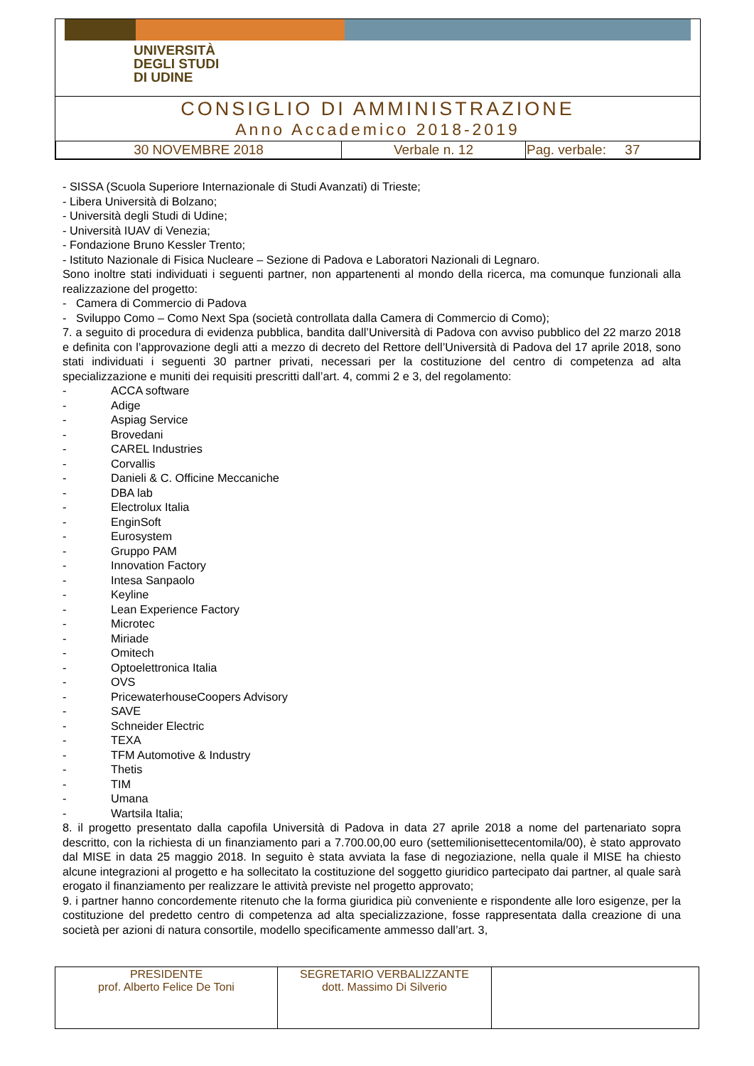UNIVERSITÀ
DEGLI STUDI
DI UDINE
CONSIGLIO DI AMMINISTRAZIONE
Anno Accademico 2018-2019
| 30 NOVEMBRE 2018 | Verbale n. 12 | Pag. verbale: 37 |
- SISSA (Scuola Superiore Internazionale di Studi Avanzati) di Trieste;
- Libera Università di Bolzano;
- Università degli Studi di Udine;
- Università IUAV di Venezia;
- Fondazione Bruno Kessler Trento;
- Istituto Nazionale di Fisica Nucleare – Sezione di Padova e Laboratori Nazionali di Legnaro.
Sono inoltre stati individuati i seguenti partner, non appartenenti al mondo della ricerca, ma comunque funzionali alla realizzazione del progetto:
- Camera di Commercio di Padova
- Sviluppo Como – Como Next Spa (società controllata dalla Camera di Commercio di Como);
7. a seguito di procedura di evidenza pubblica, bandita dall’Università di Padova con avviso pubblico del 22 marzo 2018 e definita con l’approvazione degli atti a mezzo di decreto del Rettore dell’Università di Padova del 17 aprile 2018, sono stati individuati i seguenti 30 partner privati, necessari per la costituzione del centro di competenza ad alta specializzazione e muniti dei requisiti prescritti dall’art. 4, commi 2 e 3, del regolamento:
- ACCA software
- Adige
- Aspiag Service
- Brovedani
- CAREL Industries
- Corvallis
- Danieli & C. Officine Meccaniche
- DBA lab
- Electrolux Italia
- EnginSoft
- Eurosystem
- Gruppo PAM
- Innovation Factory
- Intesa Sanpaolo
- Keyline
- Lean Experience Factory
- Microtec
- Miriade
- Omitech
- Optoelettronica Italia
- OVS
- PricewaterhouseCoopers Advisory
- SAVE
- Schneider Electric
- TEXA
- TFM Automotive & Industry
- Thetis
- TIM
- Umana
- Wartsila Italia;
8. il progetto presentato dalla capofila Università di Padova in data 27 aprile 2018 a nome del partenariato sopra descritto, con la richiesta di un finanziamento pari a 7.700.00,00 euro (settemilionisettecentomila/00), è stato approvato dal MISE in data 25 maggio 2018. In seguito è stata avviata la fase di negoziazione, nella quale il MISE ha chiesto alcune integrazioni al progetto e ha sollecitato la costituzione del soggetto giuridico partecipato dai partner, al quale sarà erogato il finanziamento per realizzare le attività previste nel progetto approvato;
9. i partner hanno concordemente ritenuto che la forma giuridica più conveniente e rispondente alle loro esigenze, per la costituzione del predetto centro di competenza ad alta specializzazione, fosse rappresentata dalla creazione di una società per azioni di natura consortile, modello specificamente ammesso dall’art. 3,
| PRESIDENTE prof. Alberto Felice De Toni | SEGRETARIO VERBALIZZANTE dott. Massimo Di Silverio | |